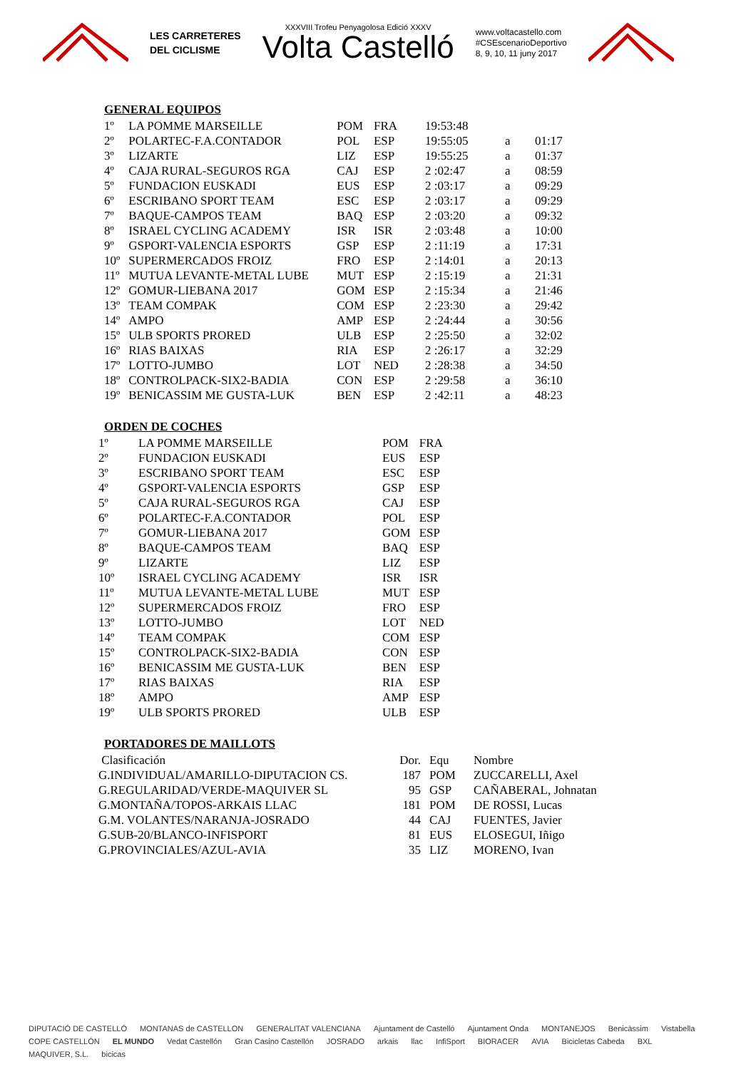LES CARRETERES
DEL CICLISME
XXXVIII Trofeu Penyagolosa Edició XXXV
Volta Castelló
www.voltacastello.com
#CSEscenarioDeportivo
8, 9, 10, 11 juny 2017
GENERAL EQUIPOS
| 1º | LA POMME MARSEILLE | POM | FRA | 19:53:48 | | |
| 2º | POLARTEC-F.A.CONTADOR | POL | ESP | 19:55:05 | a | 01:17 |
| 3º | LIZARTE | LIZ | ESP | 19:55:25 | a | 01:37 |
| 4º | CAJA RURAL-SEGUROS RGA | CAJ | ESP | 2 :02:47 | a | 08:59 |
| 5º | FUNDACION EUSKADI | EUS | ESP | 2 :03:17 | a | 09:29 |
| 6º | ESCRIBANO SPORT TEAM | ESC | ESP | 2 :03:17 | a | 09:29 |
| 7º | BAQUE-CAMPOS TEAM | BAQ | ESP | 2 :03:20 | a | 09:32 |
| 8º | ISRAEL CYCLING ACADEMY | ISR | ISR | 2 :03:48 | a | 10:00 |
| 9º | GSPORT-VALENCIA ESPORTS | GSP | ESP | 2 :11:19 | a | 17:31 |
| 10º | SUPERMERCADOS FROIZ | FRO | ESP | 2 :14:01 | a | 20:13 |
| 11º | MUTUA LEVANTE-METAL LUBE | MUT | ESP | 2 :15:19 | a | 21:31 |
| 12º | GOMUR-LIEBANA 2017 | GOM | ESP | 2 :15:34 | a | 21:46 |
| 13º | TEAM COMPAK | COM | ESP | 2 :23:30 | a | 29:42 |
| 14º | AMPO | AMP | ESP | 2 :24:44 | a | 30:56 |
| 15º | ULB SPORTS PRORED | ULB | ESP | 2 :25:50 | a | 32:02 |
| 16º | RIAS BAIXAS | RIA | ESP | 2 :26:17 | a | 32:29 |
| 17º | LOTTO-JUMBO | LOT | NED | 2 :28:38 | a | 34:50 |
| 18º | CONTROLPACK-SIX2-BADIA | CON | ESP | 2 :29:58 | a | 36:10 |
| 19º | BENICASSIM ME GUSTA-LUK | BEN | ESP | 2 :42:11 | a | 48:23 |
ORDEN DE COCHES
| 1º | LA POMME MARSEILLE | POM | FRA |
| 2º | FUNDACION EUSKADI | EUS | ESP |
| 3º | ESCRIBANO SPORT TEAM | ESC | ESP |
| 4º | GSPORT-VALENCIA ESPORTS | GSP | ESP |
| 5º | CAJA RURAL-SEGUROS RGA | CAJ | ESP |
| 6º | POLARTEC-F.A.CONTADOR | POL | ESP |
| 7º | GOMUR-LIEBANA 2017 | GOM | ESP |
| 8º | BAQUE-CAMPOS TEAM | BAQ | ESP |
| 9º | LIZARTE | LIZ | ESP |
| 10º | ISRAEL CYCLING ACADEMY | ISR | ISR |
| 11º | MUTUA LEVANTE-METAL LUBE | MUT | ESP |
| 12º | SUPERMERCADOS FROIZ | FRO | ESP |
| 13º | LOTTO-JUMBO | LOT | NED |
| 14º | TEAM COMPAK | COM | ESP |
| 15º | CONTROLPACK-SIX2-BADIA | CON | ESP |
| 16º | BENICASSIM ME GUSTA-LUK | BEN | ESP |
| 17º | RIAS BAIXAS | RIA | ESP |
| 18º | AMPO | AMP | ESP |
| 19º | ULB SPORTS PRORED | ULB | ESP |
PORTADORES DE MAILLOTS
| Clasificación | Dor. | Equ | Nombre |
| G.INDIVIDUAL/AMARILLO-DIPUTACION CS. | 187 | POM | ZUCCARELLI, Axel |
| G.REGULARIDAD/VERDE-MAQUIVER SL | 95 | GSP | CAÑABERAL, Johnatan |
| G.MONTAÑA/TOPOS-ARKAIS LLAC | 181 | POM | DE ROSSI, Lucas |
| G.M. VOLANTES/NARANJA-JOSRADO | 44 | CAJ | FUENTES, Javier |
| G.SUB-20/BLANCO-INFISPORT | 81 | EUS | ELOSEGUI, Iñigo |
| G.PROVINCIALES/AZUL-AVIA | 35 | LIZ | MORENO, Ivan |
DIPUTACIÓ DE CASTELLÓ MONTANAS de CASTELLON GENERALITAT VALENCIANA Ajuntament de Castelló Ajuntament Onda MONTANEJOS Benicàssim Vistabella COPE CASTELLÓN EL MUNDO Vedat Castellón Gran Casino Castellón JOSRADO arkais llac InfiSport BIORACER AVIA Bicicletas Cabeda BXL MAQUIVER, S.L. bicicas